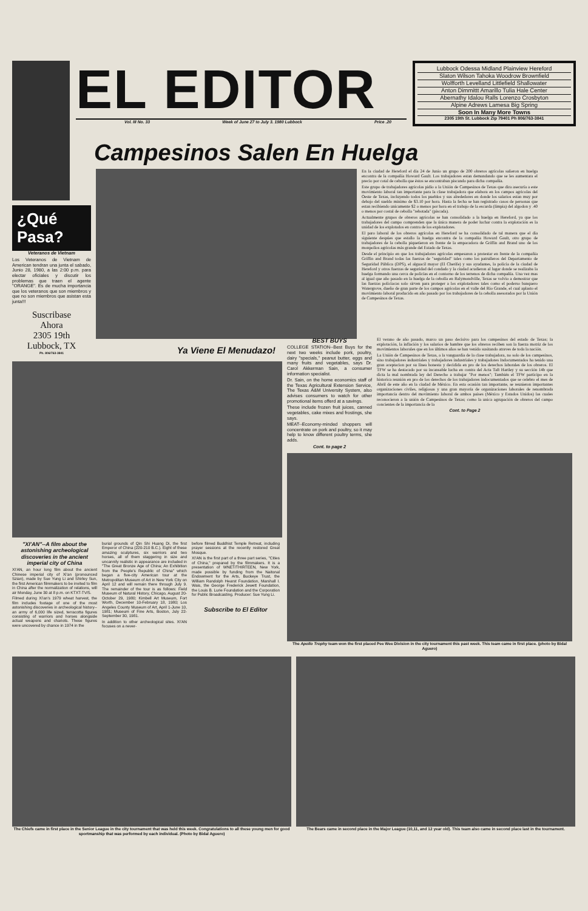EL EDITOR
Vol. III No. 33 Week of June 27 to July 3. 1980 Lubbock Price .20
Lubbock Odessa Midland Plainview Hereford
Slaton Wilson Tahoka Woodrow Brownfield
Wolfforth Levelland Littlefield Shallowater
Anton Dimmittt Amarillo Tulia Hale Center
Abernathy Idalou Ralls Lorenzo Crosbyton
Alpine Adrews Lamesa Big Spring
Soon In Many More Towns
2305 19th St. Lubbock Zip 79401 Ph 806/763-3841
Campesinos Salen En Huelga
¿Qué Pasa?
Veteranos de Vietnam
Los Veteranos de Vietnam de American tendran una junta el sabado, Junio 28, 1980, a las 2:00 p.m. para electar oficiales y discutir los problemas que traen el agente "ORANGE". Es de mucha importancia que los veteranos que son miembros y que no son miembros que asistan esta junta!!!
Suscribase
Ahora
2305 19th
Lubbock, TX
Ph. 806/763-3841
Ya Viene El Menudazo!
En la ciudad de Hereford el día 24 de Junio un grupo de 200 obreros agrícolas salieron en huelga encontra de la compañia Howard Gault. Los trabajadores estan demandando que se les aumentara el precio por cotal de cebolla que éstos se encontraban piscando para dicha compañia.
Este grupo de trabajadores agricolas pidio a la Unión de Campesinos de Texas que dira asecuría a este movimiento laboral tan importante para la clase trabajadora que elabora en los campos agricolas del Oeste de Texas, incluyendo todos los pueblos y sus alrededores en donde los salarios estan muy por debajo del sueldo minimo de $3.10 por hora. Hasta la fecha se han registrado casos de personas que estan recibiendo unicamente $2 o menos por hora en el trabajo de la escarda (limpia) del algodon y .40 o menos por costal de cebolla "rebotada" (piscada).
Actualmente grupos de obreros agricolas se han consolidado a la huelga en Hereford, ya que los trabajadores del campo comprenden que la única manera de poder luchar contra la explotación es la unidad de los explotados en contra de los explotadores.
El paro laboral de los obreros agrícolas en Hereford se ha consolidado de tal manera que el dia siguiente despúes que estallo la huelga encontra de la compañia Howard Gault, otro grupo de trabajadores de la cebolla piquetieron en frente de la empacadora de Griffin and Brand uno de los monpolios agrícolas más grande del Estado de Texas.
Desde el principio en que los trabajadores agrícolas empesaron a protestar en frente de la compañia Griffin and Brand todas las fuerzas de "seguridad" tales como los patrulleros del Departamento de Seguridad Pública (DPS), el alguacil mayor (El Cherife) y sus ayudantes, la policia de la ciudad de Hereford y otros fuerzas de seguridad del condado y la ciudad acudieron al lugar donde se realizaba la huelga formando una cerca de policías en el contorno de los terrenos de dicha compañía. Una vez mas al igual que año pasado en la huelga de la cebolla en Ralymondville, Texas se volvio a demostrar que las fuerzas policiacas solo sirven para proteger a los explotadores tales como el poderso banquero Watergrove, dueño de gran parte de los campos agricolas en el valle del Rio Grande, el cual aplasto el movimiento laboral producido en año pasado por los trabajadores de la cebolla asesorados por la Unión de Campesinos de Texas.
"XI'AN"--A film about the astonishing archeological discoveries in the ancient imperial city of China
XI'AN, an hour long film about the ancient Chinese imperial city of Xi'an (pronounced Szian), made by Sue Yung Li and Shirley Sun, the first American filmmakers to be invited to film in China after the normalization of relations, will air Monday, June 30 at 8 p.m. on KTXT-TV/5.
Filmed during Xi'an's 1979 wheat harvest, the film includes footage of one of the most astonishing discoveries in archeological history--an army of 6,000 life sized, terracotta figures consisting of warriors and horses alongside actual weapons and chariots. These figures were uncovered by chance in 1974 in the
burial grounds of Qin Shi Huang Di, the first Emperor of China (220-210 B.C.). Eight of these amazing sculptures, six warriors and two horses, all of them staggering in size and uncannily realistic in appearance are included in "The Great Bronze Age of China; An Exhibition from the People's Republic of China" which began a five-city American tour at the Metropolitan Museum of Art in New York City on April 12 and will remain there through July 9. The remainder of the tour is as follows: Field Museum of Natural History, Chicago, August 20-October 29, 1980; Kimbell Art Museum, Fort Worth, December 10-February 18, 1980; Los Angeles County Museum of Art, April 1-June 10, 1981; Museum of Fine Arts, Boston, July 22-September 30, 1981.
In addition to other archeological sites. XI'AN focuses on a never-
before filmed Buddhist Temple Retreat, including prayer sessions at the recently restored Great Mosque.
XI'AN is the first part of a three part series, "Cities of China," prepared by the filmmakers. It is a presentation of WNET/THIRTEEN, New York, made possible by funding from the Naitonal Endowment for the Arts, Buckeye Trust, the William Randolph Hearst Foundation, Marshall I. Wais, the George Frederick Jewett Foundation, the Louis B. Lurie Foundation and the Corporation for Public Broadcasting. Producer: Sue Yung Li.
Subscribe to El Editor
BEST BUYS
COLLEGE STATION--Best Buys for the next two weeks include pork, poultry, dairy "specials," peanut butter, eggs and many fruits and vegetables, says Dr. Carol Akkerman Sain, a consumer information specialist.
Dr. Sain, on the home economics staff of the Texas Agricultural Extension Service, The Texas A&M University System, also advises consumers to watch for other promotional items offerd at a savings.
These include frozen fruit juices, canned vegetables, cake mixes and frostings, she says.
MEAT--Economy-minded shoppers will concentrate on pork and poultry, so it may help to know different poultry terms, she adds.
Cont. to page 2
El verano de año pasado, marco un paso decisivo para los campesinos del estado de Texas; la explotación, la inflación y los salarios de hambre que los obreros reciben son la fuerza motriz de los movimientos laborales que en los últimos años se han venido susitando atraves de toda la nación.
La Unión de Campesinos de Texas, a la vanguardia de la clase trabajadora, no solo de los campesinos, sino trabajadores industriales y trabajadores industriales y trabajadores Indocumentados ha tenido una gran aceptacion por su línea honesta y decidida en pro de los derechos laborales de los obreros. El TFW se ha destacado por su incansable lucha en contra del Acta Taft Hartley y su sección 14b que dicta la mal nombrada ley del Derecho a trabajar "Por menos"; También el TFW participo en la historica reunión en pro de los derechos de los trabajadores indocumentados que se celebro el mes de Abril de este año en la ciudad de México. En esta ocasión tan importante, se reunieron importantes organizaciones civiles, religiosas y una gran mayoría de organizaciones laborales de renombrada importancia dentro del movimiento laboral de ambos paises (México y Estados Unidos) las cuales reconocieron a la unión de Campesinos de Texas; como la unica agrupación de obreros del campo concientes de la importancia de la
Cont. to Page 2
The Apollo Trophy team won the first placed Pee Wee Division in the city tournament this past week. This team came in first place. (photo by Bidal Aguero)
The Chiefs came in first place in the Senior League in the city tournament that was held this week. Congratulations to all these young men for good sportmanship that was performed by each individual. (Photo by Bidal Aguero)
The Bears came in second place in the Major League (10,11, and 12 year old). This team also came in second place last in the tournament.